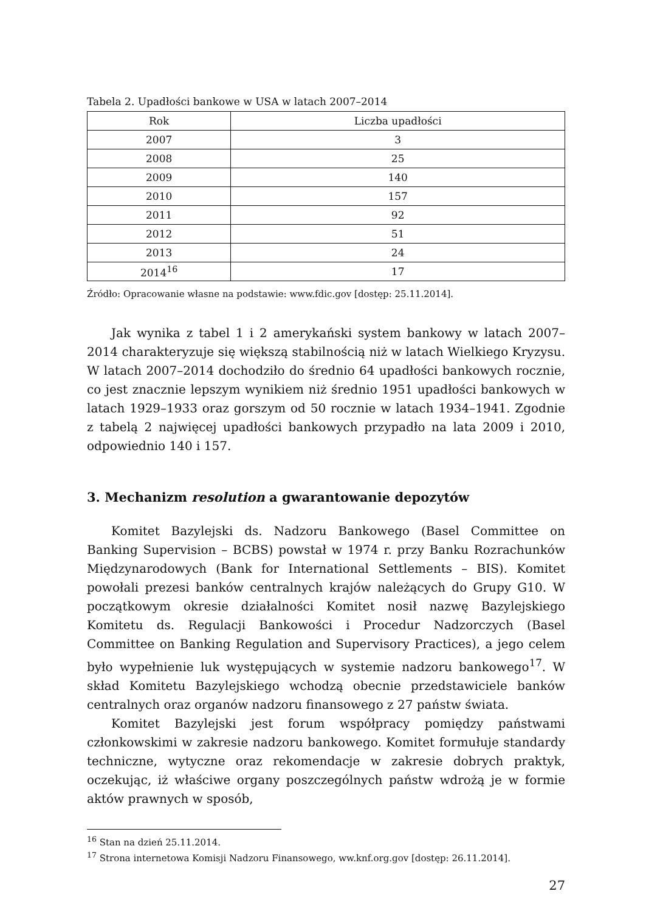Tabela 2. Upadłości bankowe w USA w latach 2007–2014
| Rok | Liczba upadłości |
| --- | --- |
| 2007 | 3 |
| 2008 | 25 |
| 2009 | 140 |
| 2010 | 157 |
| 2011 | 92 |
| 2012 | 51 |
| 2013 | 24 |
| 2014<sup>16</sup> | 17 |
Źródło: Opracowanie własne na podstawie: www.fdic.gov [dostęp: 25.11.2014].
Jak wynika z tabel 1 i 2 amerykański system bankowy w latach 2007–2014 charakteryzuje się większą stabilnością niż w latach Wielkiego Kryzysu. W latach 2007–2014 dochodziło do średnio 64 upadłości bankowych rocznie, co jest znacznie lepszym wynikiem niż średnio 1951 upadłości bankowych w latach 1929–1933 oraz gorszym od 50 rocznie w latach 1934–1941. Zgodnie z tabelą 2 najwięcej upadłości bankowych przypadło na lata 2009 i 2010, odpowiednio 140 i 157.
3. Mechanizm resolution a gwarantowanie depozytów
Komitet Bazylejski ds. Nadzoru Bankowego (Basel Committee on Banking Supervision – BCBS) powstał w 1974 r. przy Banku Rozrachunków Międzynarodowych (Bank for International Settlements – BIS). Komitet powołali prezesi banków centralnych krajów należących do Grupy G10. W początkowym okresie działalności Komitet nosił nazwę Bazylejskiego Komitetu ds. Regulacji Bankowości i Procedur Nadzorczych (Basel Committee on Banking Regulation and Supervisory Practices), a jego celem było wypełnienie luk występujących w systemie nadzoru bankowego<sup>17</sup>. W skład Komitetu Bazylejskiego wchodzą obecnie przedstawiciele banków centralnych oraz organów nadzoru finansowego z 27 państw świata.
Komitet Bazylejski jest forum współpracy pomiędzy państwami członkowskimi w zakresie nadzoru bankowego. Komitet formułuje standardy techniczne, wytyczne oraz rekomendacje w zakresie dobrych praktyk, oczekując, iż właściwe organy poszczególnych państw wdrożą je w formie aktów prawnych w sposób,
<sup>16</sup> Stan na dzień 25.11.2014.
<sup>17</sup> Strona internetowa Komisji Nadzoru Finansowego, ww.knf.org.gov [dostęp: 26.11.2014].
27